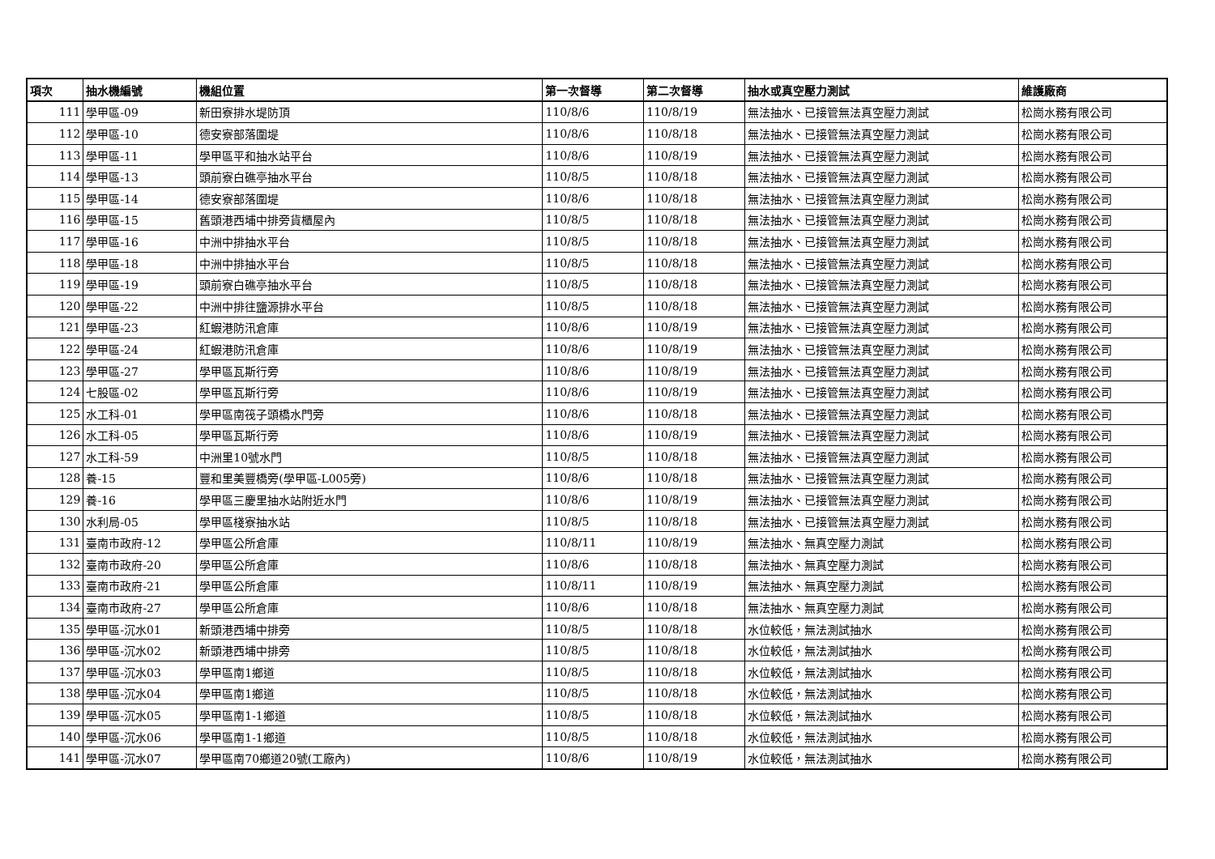| 項次 | 抽水機編號 | 機組位置 | 第一次督導 | 第二次督導 | 抽水或真空壓力測試 | 維護廠商 |
| --- | --- | --- | --- | --- | --- | --- |
| 111 | 學甲區-09 | 新田寮排水堤防頂 | 110/8/6 | 110/8/19 | 無法抽水、已接管無法真空壓力測試 | 松崗水務有限公司 |
| 112 | 學甲區-10 | 德安寮部落圍堤 | 110/8/6 | 110/8/18 | 無法抽水、已接管無法真空壓力測試 | 松崗水務有限公司 |
| 113 | 學甲區-11 | 學甲區平和抽水站平台 | 110/8/6 | 110/8/19 | 無法抽水、已接管無法真空壓力測試 | 松崗水務有限公司 |
| 114 | 學甲區-13 | 頭前寮白礁亭抽水平台 | 110/8/5 | 110/8/18 | 無法抽水、已接管無法真空壓力測試 | 松崗水務有限公司 |
| 115 | 學甲區-14 | 德安寮部落圍堤 | 110/8/6 | 110/8/18 | 無法抽水、已接管無法真空壓力測試 | 松崗水務有限公司 |
| 116 | 學甲區-15 | 舊頭港西埔中排旁貨櫃屋內 | 110/8/5 | 110/8/18 | 無法抽水、已接管無法真空壓力測試 | 松崗水務有限公司 |
| 117 | 學甲區-16 | 中洲中排抽水平台 | 110/8/5 | 110/8/18 | 無法抽水、已接管無法真空壓力測試 | 松崗水務有限公司 |
| 118 | 學甲區-18 | 中洲中排抽水平台 | 110/8/5 | 110/8/18 | 無法抽水、已接管無法真空壓力測試 | 松崗水務有限公司 |
| 119 | 學甲區-19 | 頭前寮白礁亭抽水平台 | 110/8/5 | 110/8/18 | 無法抽水、已接管無法真空壓力測試 | 松崗水務有限公司 |
| 120 | 學甲區-22 | 中洲中排往鹽源排水平台 | 110/8/5 | 110/8/18 | 無法抽水、已接管無法真空壓力測試 | 松崗水務有限公司 |
| 121 | 學甲區-23 | 紅蝦港防汛倉庫 | 110/8/6 | 110/8/19 | 無法抽水、已接管無法真空壓力測試 | 松崗水務有限公司 |
| 122 | 學甲區-24 | 紅蝦港防汛倉庫 | 110/8/6 | 110/8/19 | 無法抽水、已接管無法真空壓力測試 | 松崗水務有限公司 |
| 123 | 學甲區-27 | 學甲區瓦斯行旁 | 110/8/6 | 110/8/19 | 無法抽水、已接管無法真空壓力測試 | 松崗水務有限公司 |
| 124 | 七股區-02 | 學甲區瓦斯行旁 | 110/8/6 | 110/8/19 | 無法抽水、已接管無法真空壓力測試 | 松崗水務有限公司 |
| 125 | 水工科-01 | 學甲區南筏子頭橋水門旁 | 110/8/6 | 110/8/18 | 無法抽水、已接管無法真空壓力測試 | 松崗水務有限公司 |
| 126 | 水工科-05 | 學甲區瓦斯行旁 | 110/8/6 | 110/8/19 | 無法抽水、已接管無法真空壓力測試 | 松崗水務有限公司 |
| 127 | 水工科-59 | 中洲里10號水門 | 110/8/5 | 110/8/18 | 無法抽水、已接管無法真空壓力測試 | 松崗水務有限公司 |
| 128 | 養-15 | 豐和里美豐橋旁(學甲區-L005旁) | 110/8/6 | 110/8/18 | 無法抽水、已接管無法真空壓力測試 | 松崗水務有限公司 |
| 129 | 養-16 | 學甲區三慶里抽水站附近水門 | 110/8/6 | 110/8/19 | 無法抽水、已接管無法真空壓力測試 | 松崗水務有限公司 |
| 130 | 水利局-05 | 學甲區棧寮抽水站 | 110/8/5 | 110/8/18 | 無法抽水、已接管無法真空壓力測試 | 松崗水務有限公司 |
| 131 | 臺南市政府-12 | 學甲區公所倉庫 | 110/8/11 | 110/8/19 | 無法抽水、無真空壓力測試 | 松崗水務有限公司 |
| 132 | 臺南市政府-20 | 學甲區公所倉庫 | 110/8/6 | 110/8/18 | 無法抽水、無真空壓力測試 | 松崗水務有限公司 |
| 133 | 臺南市政府-21 | 學甲區公所倉庫 | 110/8/11 | 110/8/19 | 無法抽水、無真空壓力測試 | 松崗水務有限公司 |
| 134 | 臺南市政府-27 | 學甲區公所倉庫 | 110/8/6 | 110/8/18 | 無法抽水、無真空壓力測試 | 松崗水務有限公司 |
| 135 | 學甲區-沉水01 | 新頭港西埔中排旁 | 110/8/5 | 110/8/18 | 水位較低，無法測試抽水 | 松崗水務有限公司 |
| 136 | 學甲區-沉水02 | 新頭港西埔中排旁 | 110/8/5 | 110/8/18 | 水位較低，無法測試抽水 | 松崗水務有限公司 |
| 137 | 學甲區-沉水03 | 學甲區南1鄉道 | 110/8/5 | 110/8/18 | 水位較低，無法測試抽水 | 松崗水務有限公司 |
| 138 | 學甲區-沉水04 | 學甲區南1鄉道 | 110/8/5 | 110/8/18 | 水位較低，無法測試抽水 | 松崗水務有限公司 |
| 139 | 學甲區-沉水05 | 學甲區南1-1鄉道 | 110/8/5 | 110/8/18 | 水位較低，無法測試抽水 | 松崗水務有限公司 |
| 140 | 學甲區-沉水06 | 學甲區南1-1鄉道 | 110/8/5 | 110/8/18 | 水位較低，無法測試抽水 | 松崗水務有限公司 |
| 141 | 學甲區-沉水07 | 學甲區南70鄉道20號(工廠內) | 110/8/6 | 110/8/19 | 水位較低，無法測試抽水 | 松崗水務有限公司 |